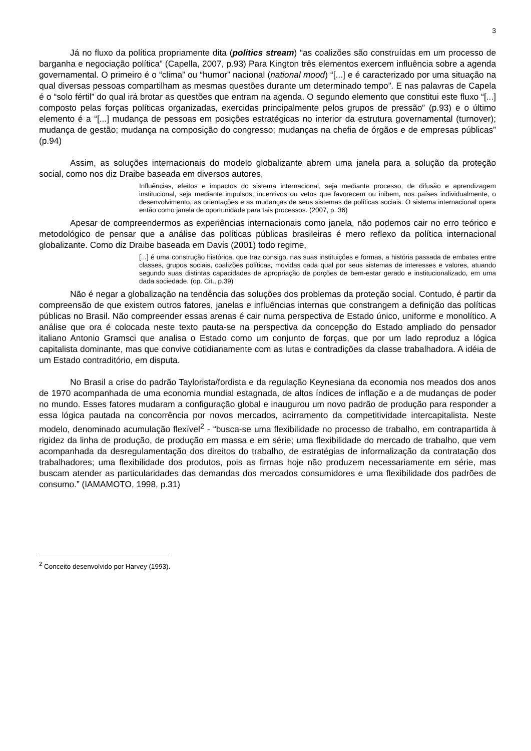3
Já no fluxo da política propriamente dita (politics stream) “as coalizões são construídas em um processo de barganha e negociação política” (Capella, 2007, p.93) Para Kington três elementos exercem influência sobre a agenda governamental. O primeiro é o “clima” ou “humor” nacional (national mood) “[...] e é caracterizado por uma situação na qual diversas pessoas compartilham as mesmas questões durante um determinado tempo”. E nas palavras de Capela é o “solo fértil” do qual irá brotar as questões que entram na agenda. O segundo elemento que constitui este fluxo “[...] composto pelas forças políticas organizadas, exercidas principalmente pelos grupos de pressão” (p.93) e o último elemento é a “[...] mudança de pessoas em posições estratégicas no interior da estrutura governamental (turnover); mudança de gestão; mudança na composição do congresso; mudanças na chefia de órgãos e de empresas públicas” (p.94)
Assim, as soluções internacionais do modelo globalizante abrem uma janela para a solução da proteção social, como nos diz Draibe baseada em diversos autores,
Influências, efeitos e impactos do sistema internacional, seja mediante processo, de difusão e aprendizagem institucional, seja mediante impulsos, incentivos ou vetos que favorecem ou inibem, nos países individualmente, o desenvolvimento, as orientações e as mudanças de seus sistemas de políticas sociais. O sistema internacional opera então como janela de oportunidade para tais processos. (2007, p. 36)
Apesar de compreendermos as experiências internacionais como janela, não podemos cair no erro teórico e metodológico de pensar que a análise das políticas públicas brasileiras é mero reflexo da política internacional globalizante. Como diz Draibe baseada em Davis (2001) todo regime,
[...] é uma construção histórica, que traz consigo, nas suas instituições e formas, a história passada de embates entre classes, grupos sociais, coalizões políticas, movidas cada qual por seus sistemas de interesses e valores, atuando segundo suas distintas capacidades de apropriação de porções de bem-estar gerado e institucionalizado, em uma dada sociedade. (op. Cit., p.39)
Não é negar a globalização na tendência das soluções dos problemas da proteção social. Contudo, é partir da compreensão de que existem outros fatores, janelas e influências internas que constrangem a definição das políticas públicas no Brasil. Não compreender essas arenas é cair numa perspectiva de Estado único, uniforme e monolítico. A análise que ora é colocada neste texto pauta-se na perspectiva da concepção do Estado ampliado do pensador italiano Antonio Gramsci que analisa o Estado como um conjunto de forças, que por um lado reproduz a lógica capitalista dominante, mas que convive cotidianamente com as lutas e contradições da classe trabalhadora. A idéia de um Estado contraditório, em disputa.
No Brasil a crise do padrão Taylorista/fordista e da regulação Keynesiana da economia nos meados dos anos de 1970 acompanhada de uma economia mundial estagnada, de altos índices de inflação e a de mudanças de poder no mundo. Esses fatores mudaram a configuração global e inaugurou um novo padrão de produção para responder a essa lógica pautada na concorrência por novos mercados, acirramento da competitividade intercapitalista. Neste modelo, denominado acumulação flexível<sup>2</sup> - “busca-se uma flexibilidade no processo de trabalho, em contrapartida à rigidez da linha de produção, de produção em massa e em série; uma flexibilidade do mercado de trabalho, que vem acompanhada da desregulamentação dos direitos do trabalho, de estratégias de informalização da contratação dos trabalhadores; uma flexibilidade dos produtos, pois as firmas hoje não produzem necessariamente em série, mas buscam atender as particularidades das demandas dos mercados consumidores e uma flexibilidade dos padrões de consumo.” (IAMAMOTO, 1998, p.31)
<sup>2</sup> Conceito desenvolvido por Harvey (1993).